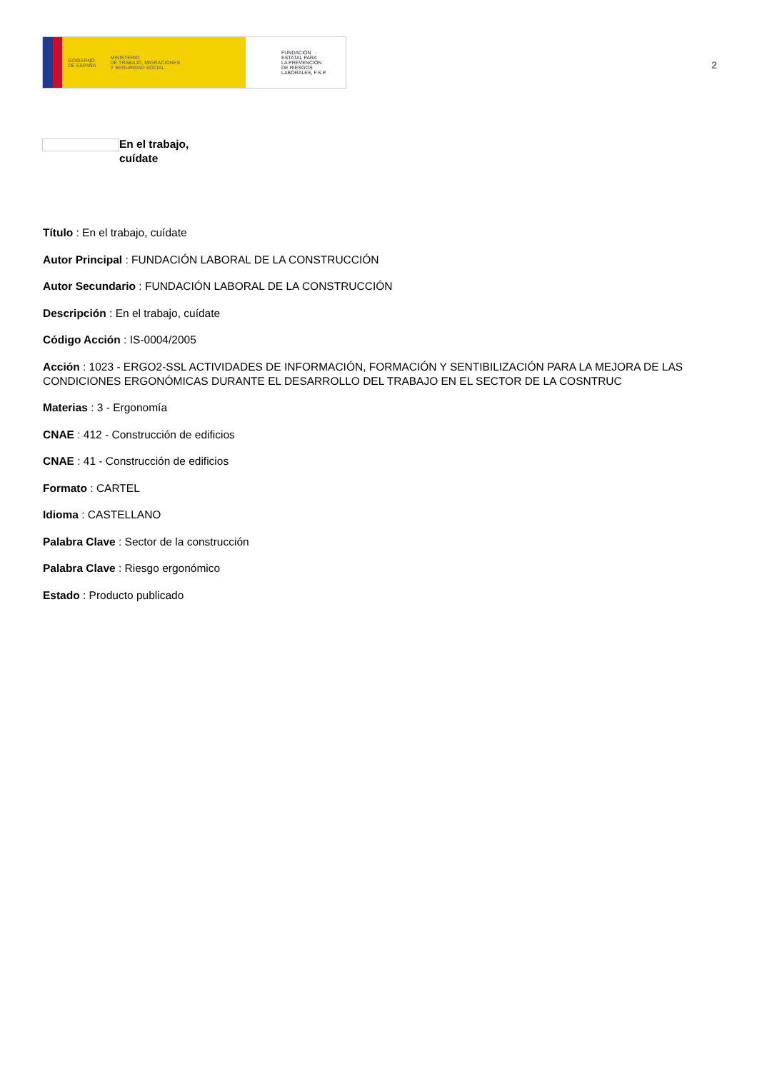GOBIERNO
DE ESPAÑA MINISTERIO
DE TRABAJO, MIGRACIONES
Y SEGURIDAD SOCIAL
FUNDACIÓN
ESTATAL PARA
LA PREVENCIÓN
DE RIESGOS
LABORALES, F.S.P.
2
En el trabajo,
cuídate
Título : En el trabajo, cuídate
Autor Principal : FUNDACIÓN LABORAL DE LA CONSTRUCCIÓN
Autor Secundario : FUNDACIÓN LABORAL DE LA CONSTRUCCIÓN
Descripción : En el trabajo, cuídate
Código Acción : IS-0004/2005
Acción : 1023 - ERGO2-SSL ACTIVIDADES DE INFORMACIÓN, FORMACIÓN Y SENTIBILIZACIÓN PARA LA MEJORA DE LAS CONDICIONES ERGONÓMICAS DURANTE EL DESARROLLO DEL TRABAJO EN EL SECTOR DE LA COSNTRUC
Materias : 3 - Ergonomía
CNAE : 412 - Construcción de edificios
CNAE : 41 - Construcción de edificios
Formato : CARTEL
Idioma : CASTELLANO
Palabra Clave : Sector de la construcción
Palabra Clave : Riesgo ergonómico
Estado : Producto publicado